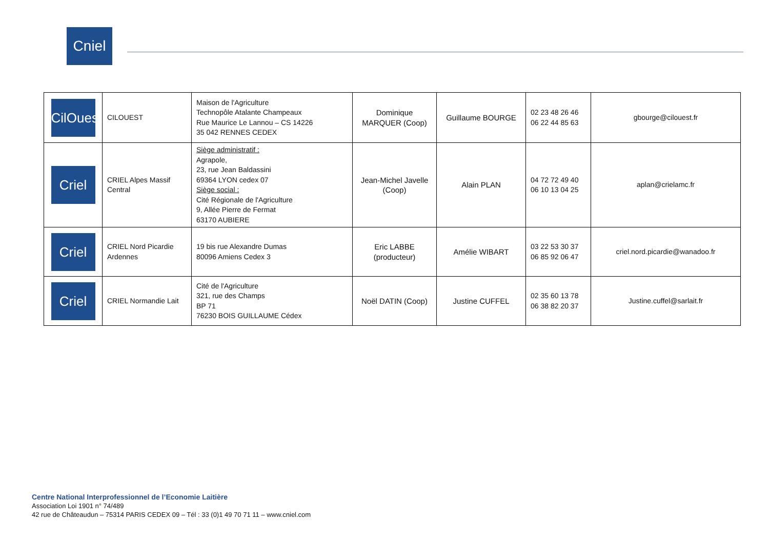Cniel
| CilOuest | CILOUEST | Maison de l'Agriculture Technopôle Atalante Champeaux Rue Maurice Le Lannou – CS 14226 35 042 RENNES CEDEX | Dominique MARQUER (Coop) | Guillaume BOURGE | 02 23 48 26 46 06 22 44 85 63 | gbourge@cilouest.fr |
| Criel | CRIEL Alpes Massif Central | Siège administratif : Agrapole, 23, rue Jean Baldassini 69364 LYON cedex 07 Siège social : Cité Régionale de l'Agriculture 9, Allée Pierre de Fermat 63170 AUBIERE | Jean-Michel Javelle (Coop) | Alain PLAN | 04 72 72 49 40 06 10 13 04 25 | aplan@crielamc.fr |
| Criel | CRIEL Nord Picardie Ardennes | 19 bis rue Alexandre Dumas 80096 Amiens Cedex 3 | Eric LABBE (producteur) | Amélie WIBART | 03 22 53 30 37 06 85 92 06 47 | criel.nord.picardie@wanadoo.fr |
| Criel | CRIEL Normandie Lait | Cité de l'Agriculture 321, rue des Champs BP 71 76230 BOIS GUILLAUME Cédex | Noël DATIN (Coop) | Justine CUFFEL | 02 35 60 13 78 06 38 82 20 37 | Justine.cuffel@sarlait.fr |
Centre National Interprofessionnel de l’Economie Laitière
Association Loi 1901 n° 74/489
42 rue de Châteaudun – 75314 PARIS CEDEX 09 – Tél : 33 (0)1 49 70 71 11 – www.cniel.com